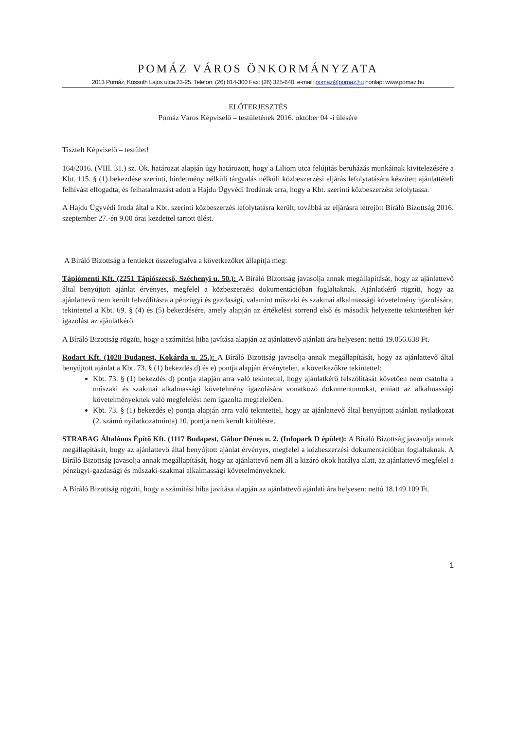POMÁZ VÁROS ÖNKORMÁNYZATA
2013 Pomáz, Kossuth Lajos utca 23-25. Telefon: (26) 814-300 Fax: (26) 325-640, e-mail: pomaz@pomaz.hu honlap: www.pomaz.hu
ELŐTERJESZTÉS
Pomáz Város Képviselő – testületének 2016. október 04 -i ülésére
Tisztelt Képviselő – testület!
164/2016. (VIII. 31.) sz. Ök. határozat alapján úgy határozott, hogy a Liliom utca felújítás beruházás munkáinak kivitelezésére a Kbt. 115. § (1) bekezdése szerinti, hirdetmény nélküli tárgyalás nélküli közbeszerzési eljárás lefolytatására készített ajánlattételi felhívást elfogadta, és felhatalmazást adott a Hajdu Ügyvédi Irodának arra, hogy a Kbt. szerinti közbeszerzést lefolytassa.
A Hajdu Ügyvédi Iroda által a Kbt. szerinti közbeszerzés lefolytatásra került, továbbá az eljárásra létrejött Bíráló Bizottság 2016. szeptember 27.-én 9.00 órai kezdettel tartott ülést.
A Bíráló Bizottság a fentieket összefoglalva a következőket állapítja meg:
Tápiómenti Kft. (2251 Tápiószecső, Széchenyi u. 50.): A Bíráló Bizottság javasolja annak megállapítását, hogy az ajánlattevő által benyújtott ajánlat érvényes, megfelel a közbeszerzési dokumentációban foglaltaknak. Ajánlatkérő rögzíti, hogy az ajánlattevő nem került felszólításra a pénzügyi és gazdasági, valamint műszaki és szakmai alkalmassági követelmény igazolására, tekintettel a Kbt. 69. § (4) és (5) bekezdésére, amely alapján az értékelési sorrend első és második helyezette tekintetében kér igazolást az ajánlatkérő.
A Bíráló Bizottság rögzíti, hogy a számítási hiba javítása alapján az ajánlattevő ajánlati ára helyesen: nettó 19.056.638 Ft.
Rodart Kft. (1028 Budapest, Kokárda u. 25.): A Bíráló Bizottság javasolja annak megállapítását, hogy az ajánlattevő által benyújtott ajánlat a Kbt. 73. § (1) bekezdés d) és e) pontja alapján érvénytelen, a következőkre tekintettel:
Kbt. 73. § (1) bekezdés d) pontja alapján arra való tekintettel, hogy ajánlatkérő felszólítását követően nem csatolta a műszaki és szakmai alkalmassági követelmény igazolására vonatkozó dokumentumokat, emiatt az alkalmassági követelményeknek való megfelelést nem igazolta megfelelően.
Kbt. 73. § (1) bekezdés e) pontja alapján arra való tekintettel, hogy az ajánlattevő által benyújtott ajánlati nyilatkozat (2. számú nyilatkozatminta) 10. pontja nem került kitöltésre.
STRABAG Általános Építő Kft. (1117 Budapest, Gábor Dénes u. 2. (Infopark D épület): A Bíráló Bizottság javasolja annak megállapítását, hogy az ajánlattevő által benyújtott ajánlat érvényes, megfelel a közbeszerzési dokumentációban foglaltaknak. A Bíráló Bizottság javasolja annak megállapítását, hogy az ajánlattevő nem áll a kizáró okok hatálya alatt, az ajánlattevő megfelel a pénzügyi-gazdasági és műszaki-szakmai alkalmassági követelményeknek.
A Bíráló Bizottság rögzíti, hogy a számítási hiba javítása alapján az ajánlattevő ajánlati ára helyesen: nettó 18.149.109 Ft.
1